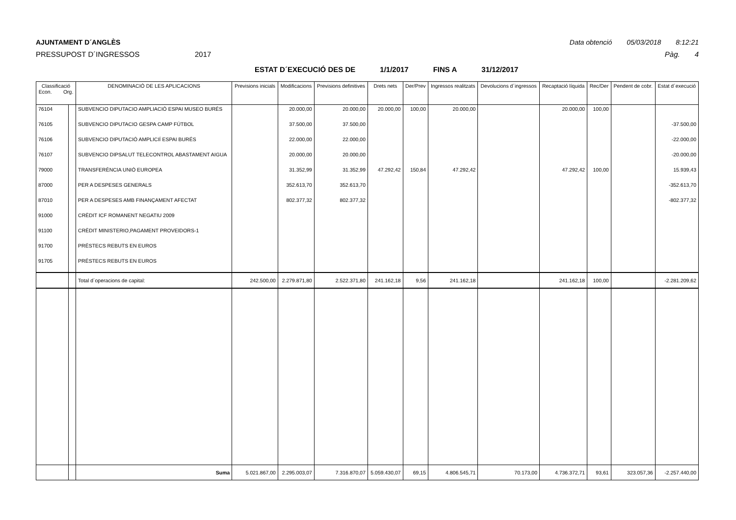AJUNTAMENT D´ANGLÈS Data obtenció 05/03/2018 8:12:21
PRESSUPOST D´INGRESSOS 2017 Pàg. 4
ESTAT D´EXECUCIÓ DES DE 1/1/2017 FINS A 31/12/2017
| Classificació Econ. Org. | | DENOMINACIÓ DE LES APLICACIONS | Previsions inicials | Modificacions | Previsions definitives | Drets nets | Der/Prev | Ingressos realitzats | Devolucions d´ingressos | Recaptació líquida | Rec/Der | Pendent de cobr. | Estat d´execució |
| --- | --- | --- | --- | --- | --- | --- | --- | --- | --- | --- | --- | --- | --- |
| 76104 | | SUBVENCIO DIPUTACIO AMPLIACIÓ ESPAI MUSEO BURÉS | | 20.000,00 | 20.000,00 | 20.000,00 | 100,00 | 20.000,00 | | 20.000,00 | 100,00 | | |
| 76105 | | SUBVENCIO DIPUTACIO GESPA CAMP FÚTBOL | | 37.500,00 | 37.500,00 | | | | | | | | -37.500,00 |
| 76106 | | SUBVENCIO DIPUTACIÓ AMPLICIÍ ESPAI BURÉS | | 22.000,00 | 22.000,00 | | | | | | | | -22.000,00 |
| 76107 | | SUBVENCIO DIPSALUT TELECONTROL ABASTAMENT AIGUA | | 20.000,00 | 20.000,00 | | | | | | | | -20.000,00 |
| 79000 | | TRANSFERÈNCIA UNIÓ EUROPEA | | 31.352,99 | 31.352,99 | 47.292,42 | 150,84 | 47.292,42 | | 47.292,42 | 100,00 | | 15.939,43 |
| 87000 | | PER A DESPESES GENERALS | | 352.613,70 | 352.613,70 | | | | | | | | -352.613,70 |
| 87010 | | PER A DESPESES AMB FINANÇAMENT AFECTAT | | 802.377,32 | 802.377,32 | | | | | | | | -802.377,32 |
| 91000 | | CRÈDIT ICF ROMANENT NEGATIU 2009 | | | | | | | | | | | |
| 91100 | | CRÈDIT MINISTERIO,PAGAMENT PROVEIDORS-1 | | | | | | | | | | | |
| 91700 | | PRÉSTECS REBUTS EN EUROS | | | | | | | | | | | |
| 91705 | | PRÉSTECS REBUTS EN EUROS | | | | | | | | | | | |
| | | Total d´operacions de capital: | 242.500,00 | 2.279.871,80 | 2.522.371,80 | 241.162,18 | 9,56 | 241.162,18 | | 241.162,18 | 100,00 | | -2.281.209,62 |
| | | Suma | 5.021.867,00 | 2.295.003,07 | 7.316.870,07 | 5.059.430,07 | 69,15 | 4.806.545,71 | 70.173,00 | 4.736.372,71 | 93,61 | 323.057,36 | -2.257.440,00 |